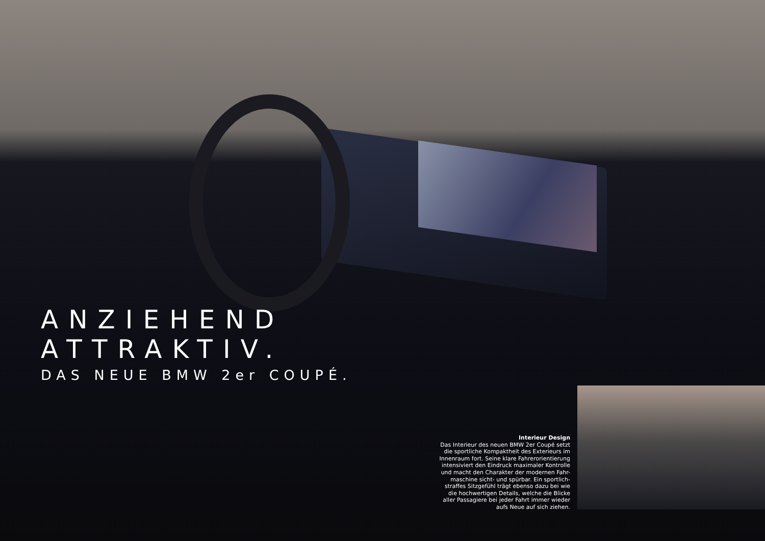ANZIEHEND
ATTRAKTIV.
DAS NEUE BMW 2er COUPÉ.
Interieur Design
Das Interieur des neuen BMW 2er Coupé setzt die sportliche Kompaktheit des Exterieurs im Innenraum fort. Seine klare Fahrerorientierung intensiviert den Eindruck maximaler Kontrolle und macht den Charakter der modernen Fahr-maschine sicht- und spürbar. Ein sportlich-straffes Sitzgefühl trägt ebenso dazu bei wie die hochwertigen Details, welche die Blicke aller Passagiere bei jeder Fahrt immer wieder aufs Neue auf sich ziehen.